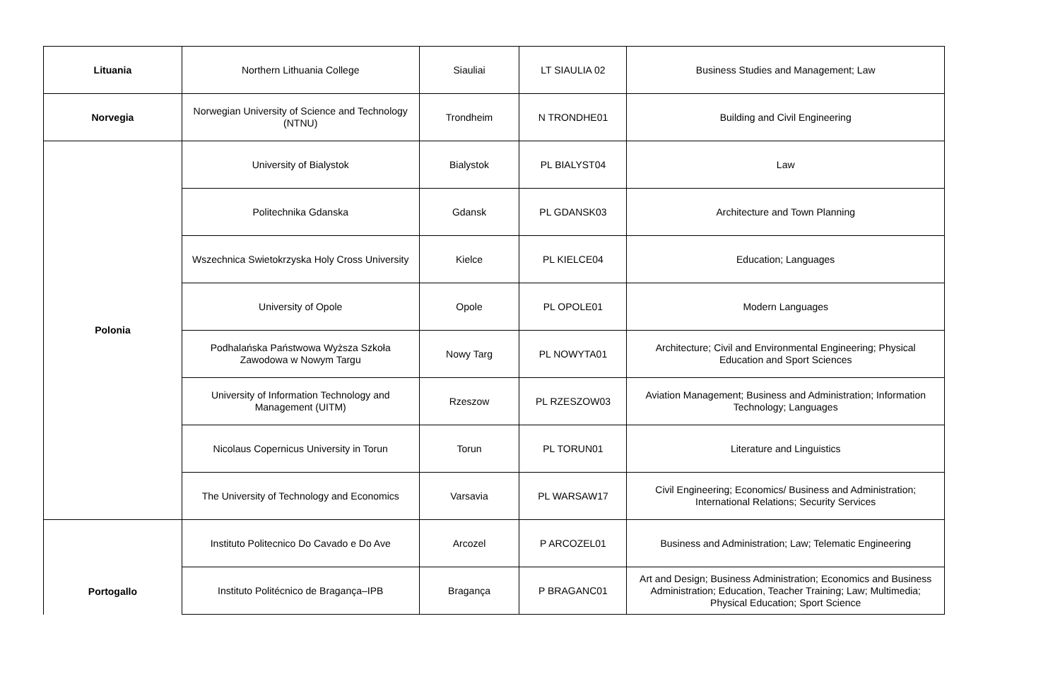| Lituania | Northern Lithuania College | Siauliai | LT SIAULIA 02 | Business Studies and Management; Law |
| Norvegia | Norwegian University of Science and Technology (NTNU) | Trondheim | N TRONDHE01 | Building and Civil Engineering |
| Polonia | University of Bialystok | Bialystok | PL BIALYST04 | Law |
| | Politechnika Gdanska | Gdansk | PL GDANSK03 | Architecture and Town Planning |
| | Wszechnica Swietokrzyska Holy Cross University | Kielce | PL KIELCE04 | Education; Languages |
| | University of Opole | Opole | PL OPOLE01 | Modern Languages |
| | Podhalańska Państwowa Wyższa Szkoła Zawodowa w Nowym Targu | Nowy Targ | PL NOWYTA01 | Architecture; Civil and Environmental Engineering; Physical Education and Sport Sciences |
| | University of Information Technology and Management (UITM) | Rzeszow | PL RZESZOW03 | Aviation Management; Business and Administration; Information Technology; Languages |
| | Nicolaus Copernicus University in Torun | Torun | PL TORUN01 | Literature and Linguistics |
| | The University of Technology and Economics | Varsavia | PL WARSAW17 | Civil Engineering; Economics/ Business and Administration; International Relations; Security Services |
| Portogallo | Instituto Politecnico Do Cavado e Do Ave | Arcozel | P ARCOZEL01 | Business and Administration; Law; Telematic Engineering |
| | Instituto Politécnico de Bragança–IPB | Bragança | P BRAGANC01 | Art and Design; Business Administration; Economics and Business Administration; Education, Teacher Training; Law; Multimedia; Physical Education; Sport Science |